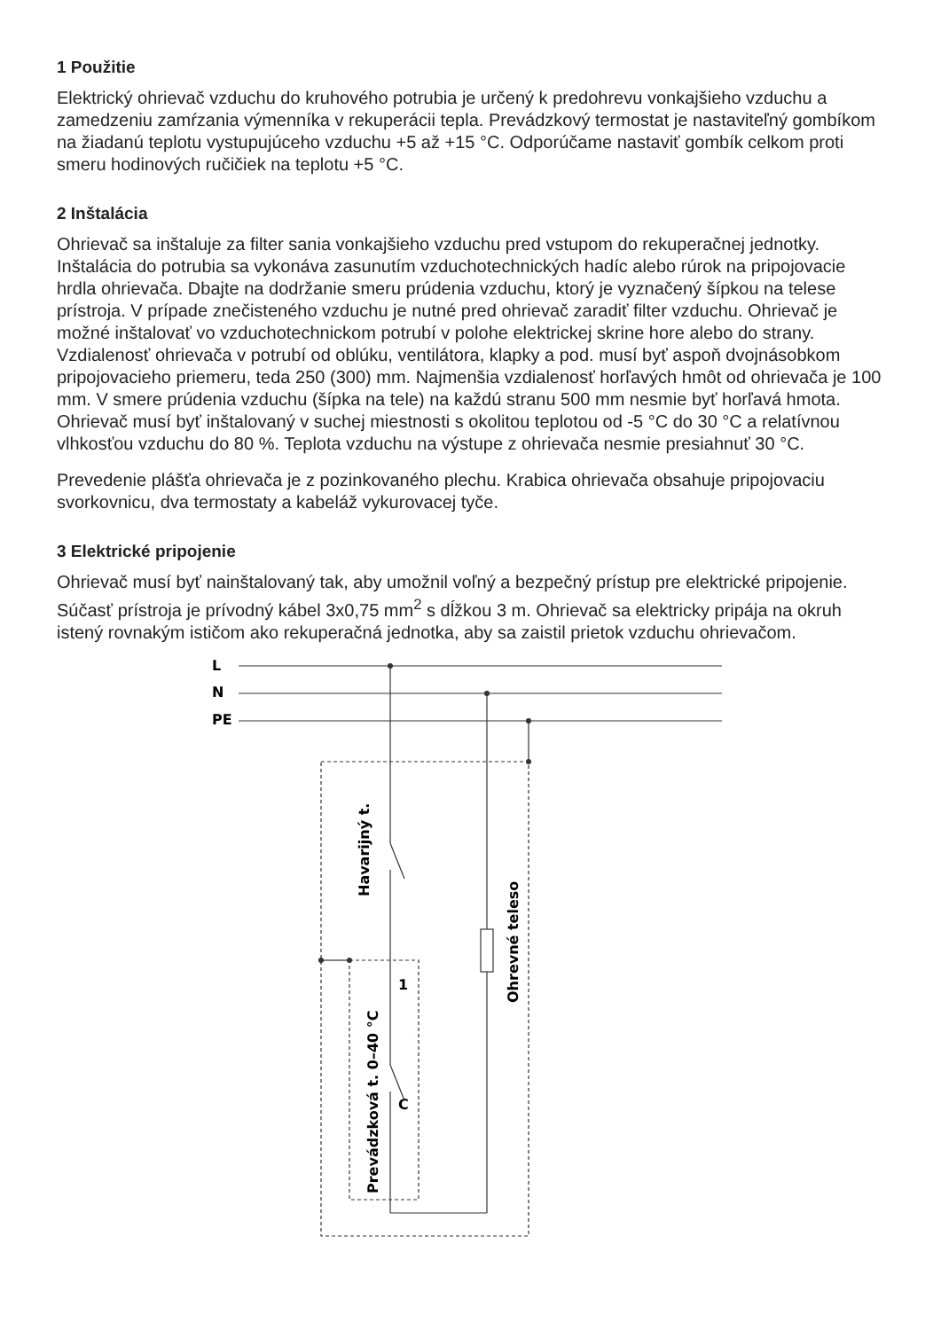1 Použitie
Elektrický ohrievač vzduchu do kruhového potrubia je určený k predohrevu vonkajšieho vzduchu a zamedzeniu zamŕzania výmenníka v rekuperácii tepla. Prevádzkový termostat je nastaviteľný gombíkom na žiadanú teplotu vystupujúceho vzduchu +5 až +15 °C. Odporúčame nastaviť gombík celkom proti smeru hodinových ručičiek na teplotu +5 °C.
2 Inštalácia
Ohrievač sa inštaluje za filter sania vonkajšieho vzduchu pred vstupom do rekuperačnej jednotky. Inštalácia do potrubia sa vykonáva zasunutím vzduchotechnických hadíc alebo rúrok na pripojovacie hrdla ohrievača. Dbajte na dodržanie smeru prúdenia vzduchu, ktorý je vyznačený šípkou na telese prístroja. V prípade znečisteného vzduchu je nutné pred ohrievač zaradiť filter vzduchu. Ohrievač je možné inštalovať vo vzduchotechnickom potrubí v polohe elektrickej skrine hore alebo do strany. Vzdialenosť ohrievača v potrubí od oblúku, ventilátora, klapky a pod. musí byť aspoň dvojnásobkom pripojovacieho priemeru, teda 250 (300) mm. Najmenšia vzdialenosť horľavých hmôt od ohrievača je 100 mm. V smere prúdenia vzduchu (šípka na tele) na každú stranu 500 mm nesmie byť horľavá hmota. Ohrievač musí byť inštalovaný v suchej miestnosti s okolitou teplotou od -5 °C do 30 °C a relatívnou vlhkosťou vzduchu do 80 %. Teplota vzduchu na výstupe z ohrievača nesmie presiahnuť 30 °C.
Prevedenie plášťa ohrievača je z pozinkovaného plechu. Krabica ohrievača obsahuje pripojovaciu svorkovnicu, dva termostaty a kabeláž vykurovacej tyče.
3 Elektrické pripojenie
Ohrievač musí byť nainštalovaný tak, aby umožnil voľný a bezpečný prístup pre elektrické pripojenie. Súčasť prístroja je prívodný kábel 3x0,75 mm<sup>2</sup> s dĺžkou 3 m. Ohrievač sa elektricky pripája na okruh istený rovnakým ističom ako rekuperačná jednotka, aby sa zaistil prietok vzduchu ohrievačom.
L
N
PE
1
C
Havarijný t.
Prevádzková t. 0–40 °C
Ohrevné teleso